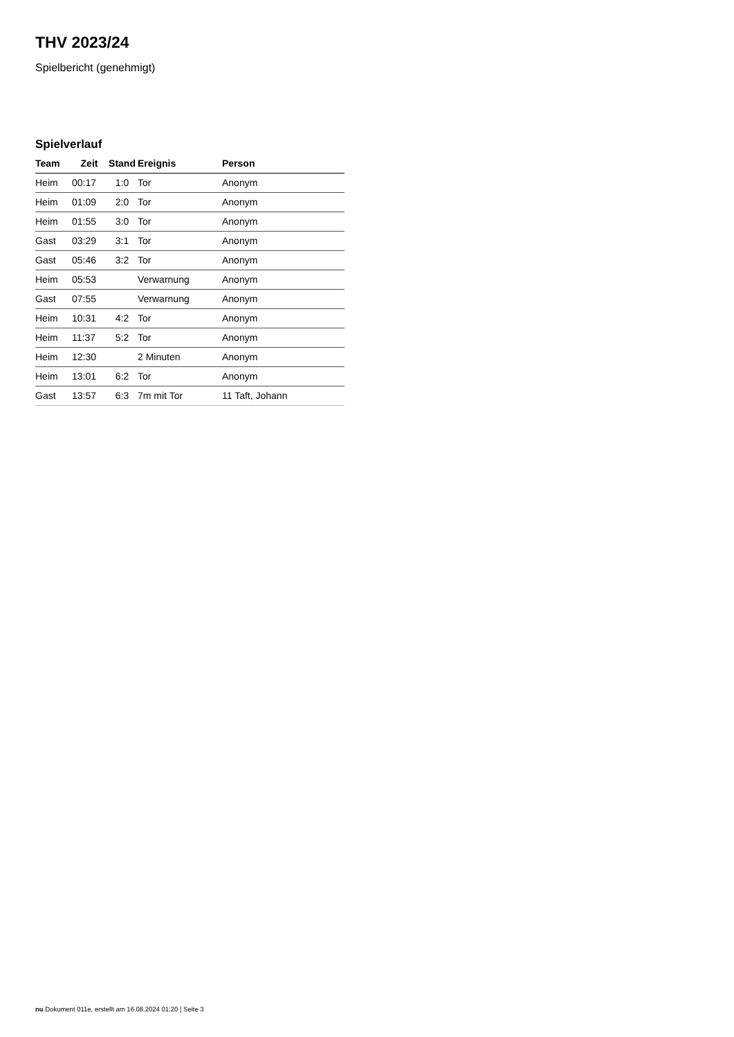THV 2023/24
Spielbericht (genehmigt)
Spielverlauf
| Team | Zeit | Stand | Ereignis | Person |
| --- | --- | --- | --- | --- |
| Heim | 00:17 | 1:0 | Tor | Anonym |
| Heim | 01:09 | 2:0 | Tor | Anonym |
| Heim | 01:55 | 3:0 | Tor | Anonym |
| Gast | 03:29 | 3:1 | Tor | Anonym |
| Gast | 05:46 | 3:2 | Tor | Anonym |
| Heim | 05:53 | | Verwarnung | Anonym |
| Gast | 07:55 | | Verwarnung | Anonym |
| Heim | 10:31 | 4:2 | Tor | Anonym |
| Heim | 11:37 | 5:2 | Tor | Anonym |
| Heim | 12:30 | | 2 Minuten | Anonym |
| Heim | 13:01 | 6:2 | Tor | Anonym |
| Gast | 13:57 | 6:3 | 7m mit Tor | 11 Taft, Johann |
nu.Dokument 011e, erstellt am 16.08.2024 01:20 | Seite 3